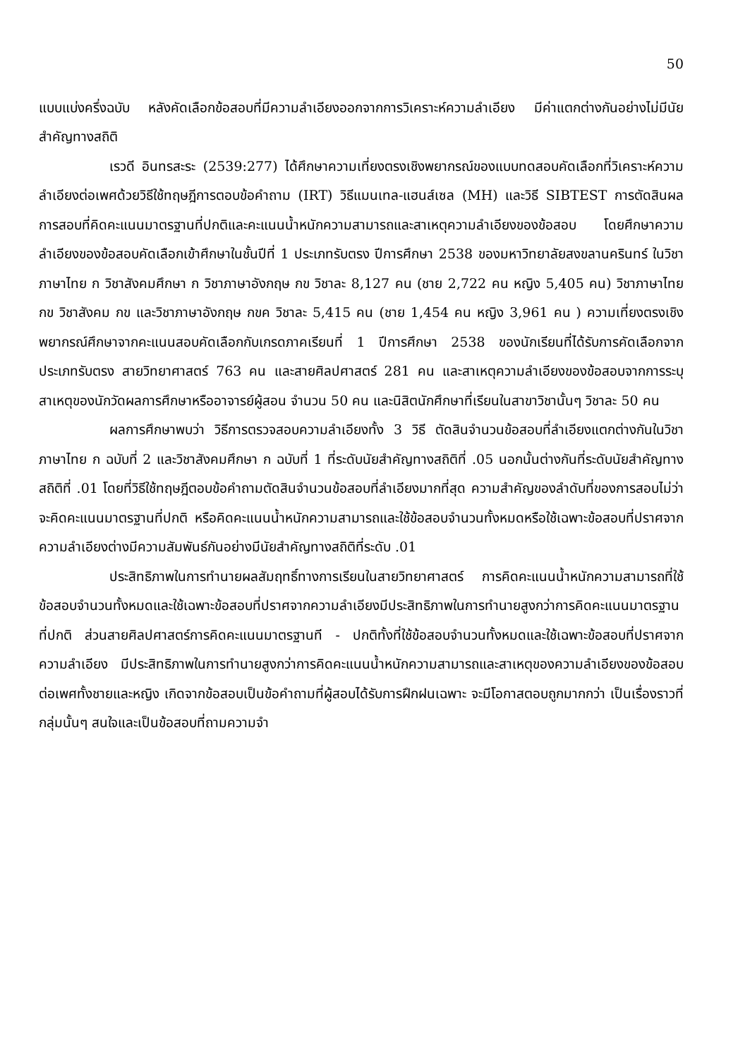50
แบบแบ่งครึ่งฉบับ หลังคัดเลือกข้อสอบที่มีความลำเอียงออกจากการวิเคราะห์ความลำเอียง มีค่าแตกต่างกันอย่างไม่มีนัยสำคัญทางสถิติ
เรวดี อินทรสะระ (2539:277) ได้ศึกษาความเที่ยงตรงเชิงพยากรณ์ของแบบทดสอบคัดเลือกที่วิเคราะห์ความลำเอียงต่อเพศด้วยวิธีใช้ทฤษฎีการตอบข้อคำถาม (IRT) วิธีแมนเทล-แฮนส์เซล (MH) และวิธี SIBTEST การตัดสินผลการสอบที่คิดคะแนนมาตรฐานที่ปกติและคะแนนน้ำหนักความสามารถและสาเหตุความลำเอียงของข้อสอบ โดยศึกษาความลำเอียงของข้อสอบคัดเลือกเข้าศึกษาในชั้นปีที่ 1 ประเภทรับตรง ปีการศึกษา 2538 ของมหาวิทยาลัยสงขลานครินทร์ ในวิชาภาษาไทย ก วิชาสังคมศึกษา ก วิชาภาษาอังกฤษ กข วิชาละ 8,127 คน (ชาย 2,722 คน หญิง 5,405 คน) วิชาภาษาไทย กข วิชาสังคม กข และวิชาภาษาอังกฤษ กขค วิชาละ 5,415 คน (ชาย 1,454 คน หญิง 3,961 คน ) ความเที่ยงตรงเชิงพยากรณ์ศึกษาจากคะแนนสอบคัดเลือกกับเกรดภาคเรียนที่ 1 ปีการศึกษา 2538 ของนักเรียนที่ได้รับการคัดเลือกจากประเภทรับตรง สายวิทยาศาสตร์ 763 คน และสายศิลปศาสตร์ 281 คน และสาเหตุความลำเอียงของข้อสอบจากการระบุสาเหตุของนักวัดผลการศึกษาหรืออาจารย์ผู้สอน จำนวน 50 คน และนิสิตนักศึกษาที่เรียนในสาขาวิชานั้นๆ วิชาละ 50 คน
ผลการศึกษาพบว่า วิธีการตรวจสอบความลำเอียงทั้ง 3 วิธี ตัดสินจำนวนข้อสอบที่ลำเอียงแตกต่างกันในวิชาภาษาไทย ก ฉบับที่ 2 และวิชาสังคมศึกษา ก ฉบับที่ 1 ที่ระดับนัยสำคัญทางสถิติที่ .05 นอกนั้นต่างกันที่ระดับนัยสำคัญทางสถิติที่ .01 โดยที่วิธีใช้ทฤษฎีตอบข้อคำถามตัดสินจำนวนข้อสอบที่ลำเอียงมากที่สุด ความสำคัญของลำดับที่ของการสอบไม่ว่าจะคิดคะแนนมาตรฐานที่ปกติ หรือคิดคะแนนน้ำหนักความสามารถและใช้ข้อสอบจำนวนทั้งหมดหรือใช้เฉพาะข้อสอบที่ปราศจากความลำเอียงต่างมีความสัมพันธ์กันอย่างมีนัยสำคัญทางสถิติที่ระดับ .01
ประสิทธิภาพในการทำนายผลสัมฤทธิ์ทางการเรียนในสายวิทยาศาสตร์ การคิดคะแนนน้ำหนักความสามารถที่ใช้ข้อสอบจำนวนทั้งหมดและใช้เฉพาะข้อสอบที่ปราศจากความลำเอียงมีประสิทธิภาพในการทำนายสูงกว่าการคิดคะแนนมาตรฐานที่ปกติ ส่วนสายศิลปศาสตร์การคิดคะแนนมาตรฐานที - ปกติทั้งที่ใช้ข้อสอบจำนวนทั้งหมดและใช้เฉพาะข้อสอบที่ปราศจากความลำเอียง มีประสิทธิภาพในการทำนายสูงกว่าการคิดคะแนนน้ำหนักความสามารถและสาเหตุของความลำเอียงของข้อสอบต่อเพศทั้งชายและหญิง เกิดจากข้อสอบเป็นข้อคำถามที่ผู้สอบได้รับการฝึกฝนเฉพาะ จะมีโอกาสตอบถูกมากกว่า เป็นเรื่องราวที่กลุ่มนั้นๆ สนใจและเป็นข้อสอบที่ถามความจำ